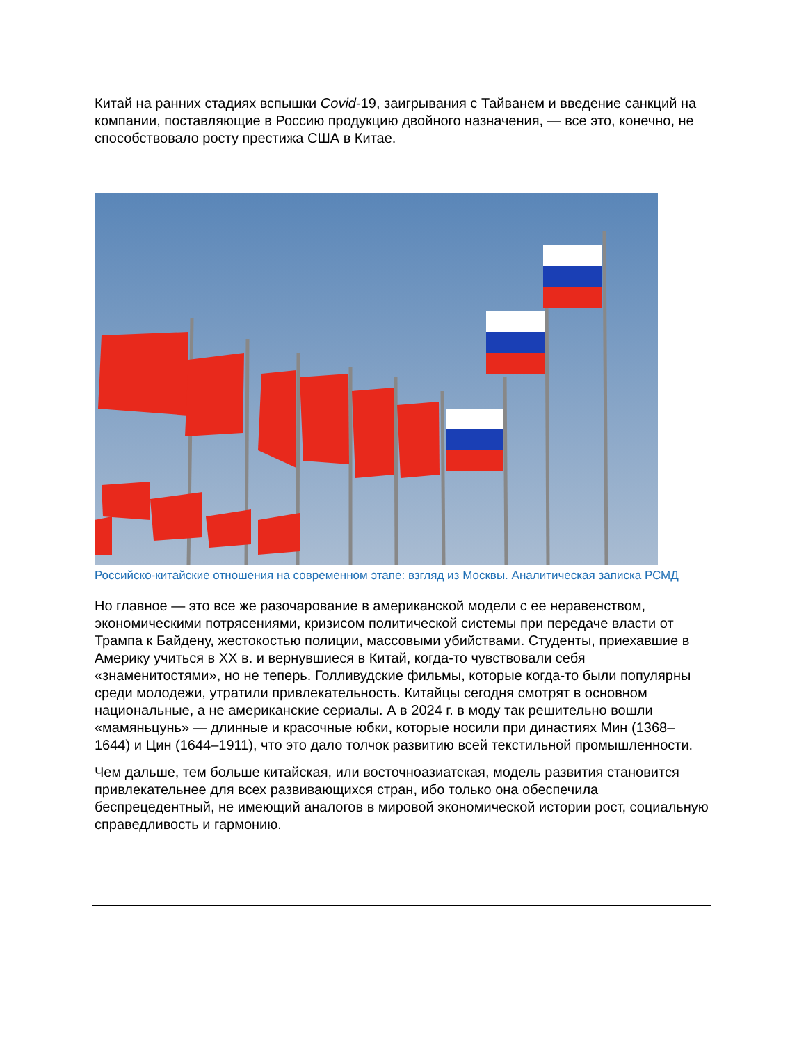Китай на ранних стадиях вспышки Covid-19, заигрывания с Тайванем и введение санкций на компании, поставляющие в Россию продукцию двойного назначения, — все это, конечно, не способствовало росту престижа США в Китае.
Российско-китайские отношения на современном этапе: взгляд из Москвы. Аналитическая записка РСМД
Но главное — это все же разочарование в американской модели с ее неравенством, экономическими потрясениями, кризисом политической системы при передаче власти от Трампа к Байдену, жестокостью полиции, массовыми убийствами. Студенты, приехавшие в Америку учиться в XX в. и вернувшиеся в Китай, когда-то чувствовали себя «знаменитостями», но не теперь. Голливудские фильмы, которые когда-то были популярны среди молодежи, утратили привлекательность. Китайцы сегодня смотрят в основном национальные, а не американские сериалы. А в 2024 г. в моду так решительно вошли «мамяньцунь» — длинные и красочные юбки, которые носили при династиях Мин (1368–1644) и Цин (1644–1911), что это дало толчок развитию всей текстильной промышленности.
Чем дальше, тем больше китайская, или восточноазиатская, модель развития становится привлекательнее для всех развивающихся стран, ибо только она обеспечила беспрецедентный, не имеющий аналогов в мировой экономической истории рост, социальную справедливость и гармонию.